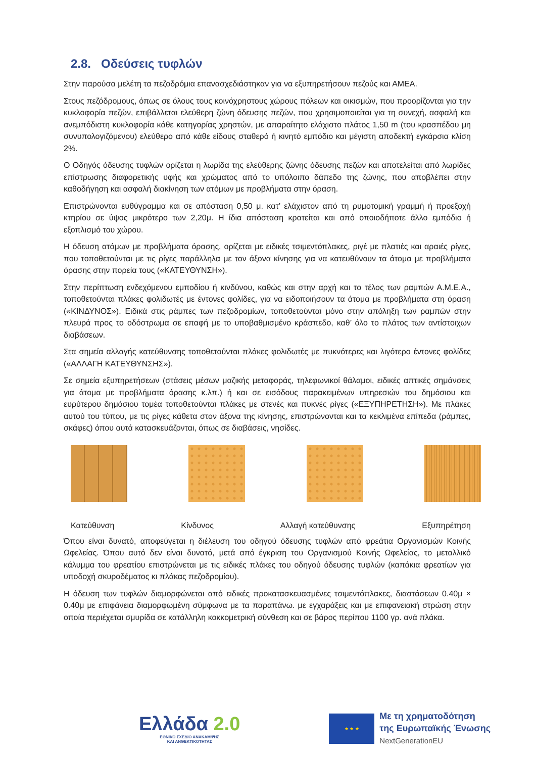2.8. Οδεύσεις τυφλών
Στην παρούσα μελέτη τα πεζοδρόμια επανασχεδιάστηκαν για να εξυπηρετήσουν πεζούς και ΑΜΕΑ.
Στους πεζόδρομους, όπως σε όλους τους κοινόχρηστους χώρους πόλεων και οικισμών, που προορίζονται για την κυκλοφορία πεζών, επιβάλλεται ελεύθερη ζώνη όδευσης πεζών, που χρησιμοποιείται για τη συνεχή, ασφαλή και ανεμπόδιστη κυκλοφορία κάθε κατηγορίας χρηστών, με απαραίτητο ελάχιστο πλάτος 1,50 m (του κρασπέδου μη συνυπολογιζόμενου) ελεύθερο από κάθε είδους σταθερό ή κινητό εμπόδιο και μέγιστη αποδεκτή εγκάρσια κλίση 2%.
Ο Οδηγός όδευσης τυφλών ορίζεται η λωρίδα της ελεύθερης ζώνης όδευσης πεζών και αποτελείται από λωρίδες επίστρωσης διαφορετικής υφής και χρώματος από το υπόλοιπο δάπεδο της ζώνης, που αποβλέπει στην καθοδήγηση και ασφαλή διακίνηση των ατόμων με προβλήματα στην όραση.
Επιστρώνονται ευθύγραμμα και σε απόσταση 0,50 μ. κατ’ ελάχιστον από τη ρυμοτομική γραμμή ή προεξοχή κτηρίου σε ύψος μικρότερο των 2,20μ. Η ίδια απόσταση κρατείται και από οποιοδήποτε άλλο εμπόδιο ή εξοπλισμό του χώρου.
Η όδευση ατόμων με προβλήματα όρασης, ορίζεται με ειδικές τσιμεντόπλακες, ριγέ με πλατιές και αραιές ρίγες, που τοποθετούνται με τις ρίγες παράλληλα με τον άξονα κίνησης για να κατευθύνουν τα άτομα με προβλήματα όρασης στην πορεία τους («ΚΑΤΕΥΘΥΝΣΗ»).
Στην περίπτωση ενδεχόμενου εμποδίου ή κινδύνου, καθώς και στην αρχή και το τέλος των ραμπών Α.Μ.Ε.Α., τοποθετούνται πλάκες φολιδωτές με έντονες φολίδες, για να ειδοποιήσουν τα άτομα με προβλήματα στη όραση («ΚΙΝΔΥΝΟΣ»). Ειδικά στις ράμπες των πεζοδρομίων, τοποθετούνται μόνο στην απόληξη των ραμπών στην πλευρά προς το οδόστρωμα σε επαφή με το υποβαθμισμένο κράσπεδο, καθ’ όλο το πλάτος των αντίστοιχων διαβάσεων.
Στα σημεία αλλαγής κατεύθυνσης τοποθετούνται πλάκες φολιδωτές με πυκνότερες και λιγότερο έντονες φολίδες («ΑΛΛΑΓΗ ΚΑΤΕΥΘΥΝΣΗΣ»).
Σε σημεία εξυπηρετήσεων (στάσεις μέσων μαζικής μεταφοράς, τηλεφωνικοί θάλαμοι, ειδικές απτικές σημάνσεις για άτομα με προβλήματα όρασης κ.λπ.) ή και σε εισόδους παρακειμένων υπηρεσιών του δημόσιου και ευρύτερου δημόσιου τομέα τοποθετούνται πλάκες με στενές και πυκνές ρίγες («ΕΞΥΠΗΡΕΤΗΣΗ»). Με πλάκες αυτού του τύπου, με τις ρίγες κάθετα στον άξονα της κίνησης, επιστρώνονται και τα κεκλιμένα επίπεδα (ράμπες, σκάφες) όπου αυτά κατασκευάζονται, όπως σε διαβάσεις, νησίδες.
Κατεύθυνση Κίνδυνος Αλλαγή κατεύθυνσης Εξυπηρέτηση
Όπου είναι δυνατό, αποφεύγεται η διέλευση του οδηγού όδευσης τυφλών από φρεάτια Οργανισμών Κοινής Ωφελείας. Όπου αυτό δεν είναι δυνατό, μετά από έγκριση του Οργανισμού Κοινής Ωφελείας, το μεταλλικό κάλυμμα του φρεατίου επιστρώνεται με τις ειδικές πλάκες του οδηγού όδευσης τυφλών (καπάκια φρεατίων για υποδοχή σκυροδέματος κι πλάκας πεζοδρομίου).
Η όδευση των τυφλών διαμορφώνεται από ειδικές προκατασκευασμένες τσιμεντόπλακες, διαστάσεων 0.40μ × 0.40μ με επιφάνεια διαμορφωμένη σύμφωνα με τα παραπάνω. με εγχαράξεις και με επιφανειακή στρώση στην οποία περιέχεται σμυρίδα σε κατάλληλη κοκκομετρική σύνθεση και σε βάρος περίπου 1100 γρ. ανά πλάκα.
Ελλάδα 2.0
ΕΘΝΙΚΟ ΣΧΕΔΙΟ ΑΝΑΚΑΜΨΗΣ
ΚΑΙ ΑΝΘΕΚΤΙΚΟΤΗΤΑΣ
★ ★ ★
Με τη χρηματοδότηση
της Ευρωπαϊκής Ένωσης
NextGenerationEU